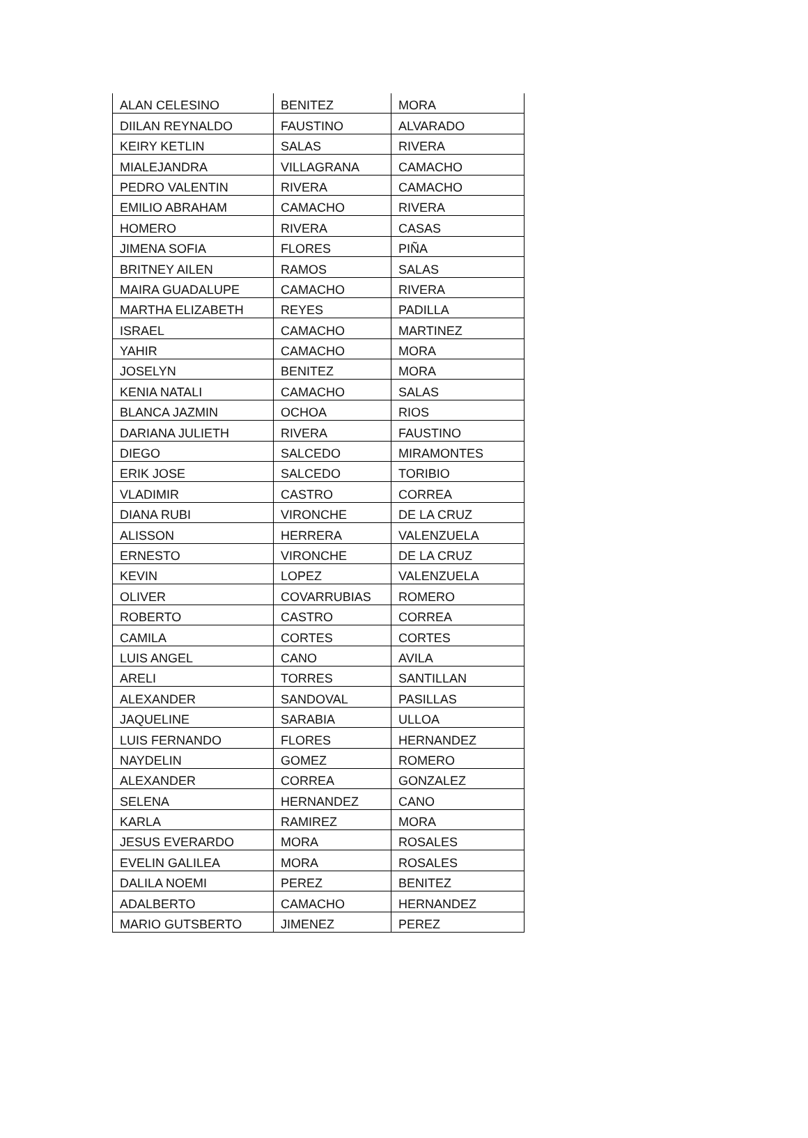| ALAN CELESINO | BENITEZ | MORA |
| DIILAN REYNALDO | FAUSTINO | ALVARADO |
| KEIRY KETLIN | SALAS | RIVERA |
| MIALEJANDRA | VILLAGRANA | CAMACHO |
| PEDRO VALENTIN | RIVERA | CAMACHO |
| EMILIO ABRAHAM | CAMACHO | RIVERA |
| HOMERO | RIVERA | CASAS |
| JIMENA SOFIA | FLORES | PIÑA |
| BRITNEY AILEN | RAMOS | SALAS |
| MAIRA GUADALUPE | CAMACHO | RIVERA |
| MARTHA ELIZABETH | REYES | PADILLA |
| ISRAEL | CAMACHO | MARTINEZ |
| YAHIR | CAMACHO | MORA |
| JOSELYN | BENITEZ | MORA |
| KENIA NATALI | CAMACHO | SALAS |
| BLANCA JAZMIN | OCHOA | RIOS |
| DARIANA JULIETH | RIVERA | FAUSTINO |
| DIEGO | SALCEDO | MIRAMONTES |
| ERIK JOSE | SALCEDO | TORIBIO |
| VLADIMIR | CASTRO | CORREA |
| DIANA RUBI | VIRONCHE | DE LA CRUZ |
| ALISSON | HERRERA | VALENZUELA |
| ERNESTO | VIRONCHE | DE LA CRUZ |
| KEVIN | LOPEZ | VALENZUELA |
| OLIVER | COVARRUBIAS | ROMERO |
| ROBERTO | CASTRO | CORREA |
| CAMILA | CORTES | CORTES |
| LUIS ANGEL | CANO | AVILA |
| ARELI | TORRES | SANTILLAN |
| ALEXANDER | SANDOVAL | PASILLAS |
| JAQUELINE | SARABIA | ULLOA |
| LUIS FERNANDO | FLORES | HERNANDEZ |
| NAYDELIN | GOMEZ | ROMERO |
| ALEXANDER | CORREA | GONZALEZ |
| SELENA | HERNANDEZ | CANO |
| KARLA | RAMIREZ | MORA |
| JESUS EVERARDO | MORA | ROSALES |
| EVELIN GALILEA | MORA | ROSALES |
| DALILA NOEMI | PEREZ | BENITEZ |
| ADALBERTO | CAMACHO | HERNANDEZ |
| MARIO GUTSBERTO | JIMENEZ | PEREZ |